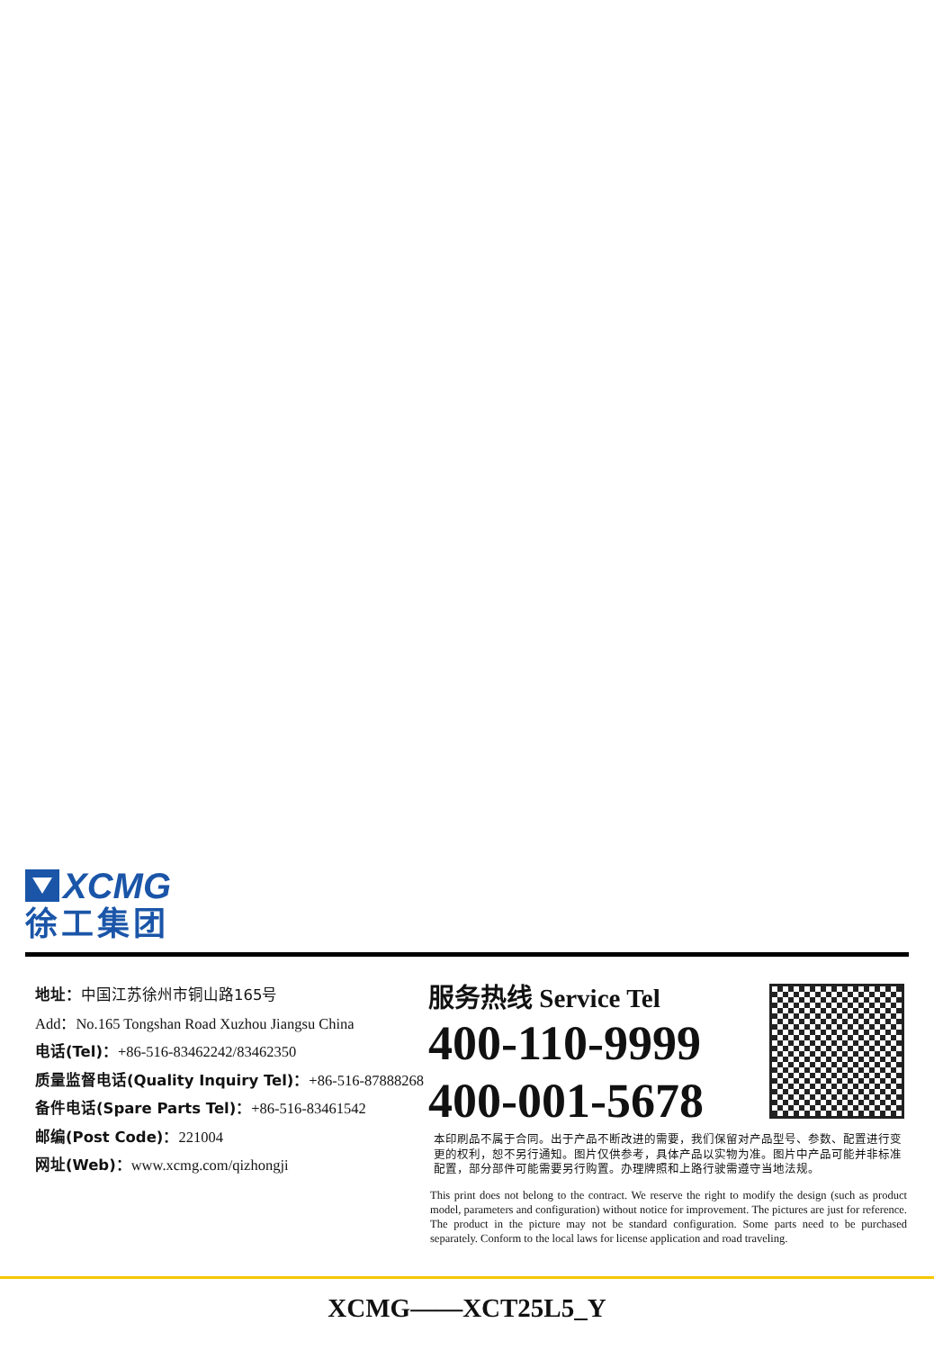XCMG
徐工集团
地址：中国江苏徐州市铜山路165号
Add：No.165 Tongshan Road Xuzhou Jiangsu China
电话(Tel)：+86-516-83462242/83462350
质量监督电话(Quality Inquiry Tel)：+86-516-87888268
备件电话(Spare Parts Tel)：+86-516-83461542
邮编(Post Code)：221004
网址(Web)：www.xcmg.com/qizhongji
服务热线 Service Tel
400-110-9999
400-001-5678
本印刷品不属于合同。出于产品不断改进的需要，我们保留对产品型号、参数、配置进行变更的权利，恕不另行通知。图片仅供参考，具体产品以实物为准。图片中产品可能并非标准配置，部分部件可能需要另行购置。办理牌照和上路行驶需遵守当地法规。
This print does not belong to the contract. We reserve the right to modify the design (such as product model, parameters and configuration) without notice for improvement. The pictures are just for reference. The product in the picture may not be standard configuration. Some parts need to be purchased separately. Conform to the local laws for license application and road traveling.
XCMG——XCT25L5_Y